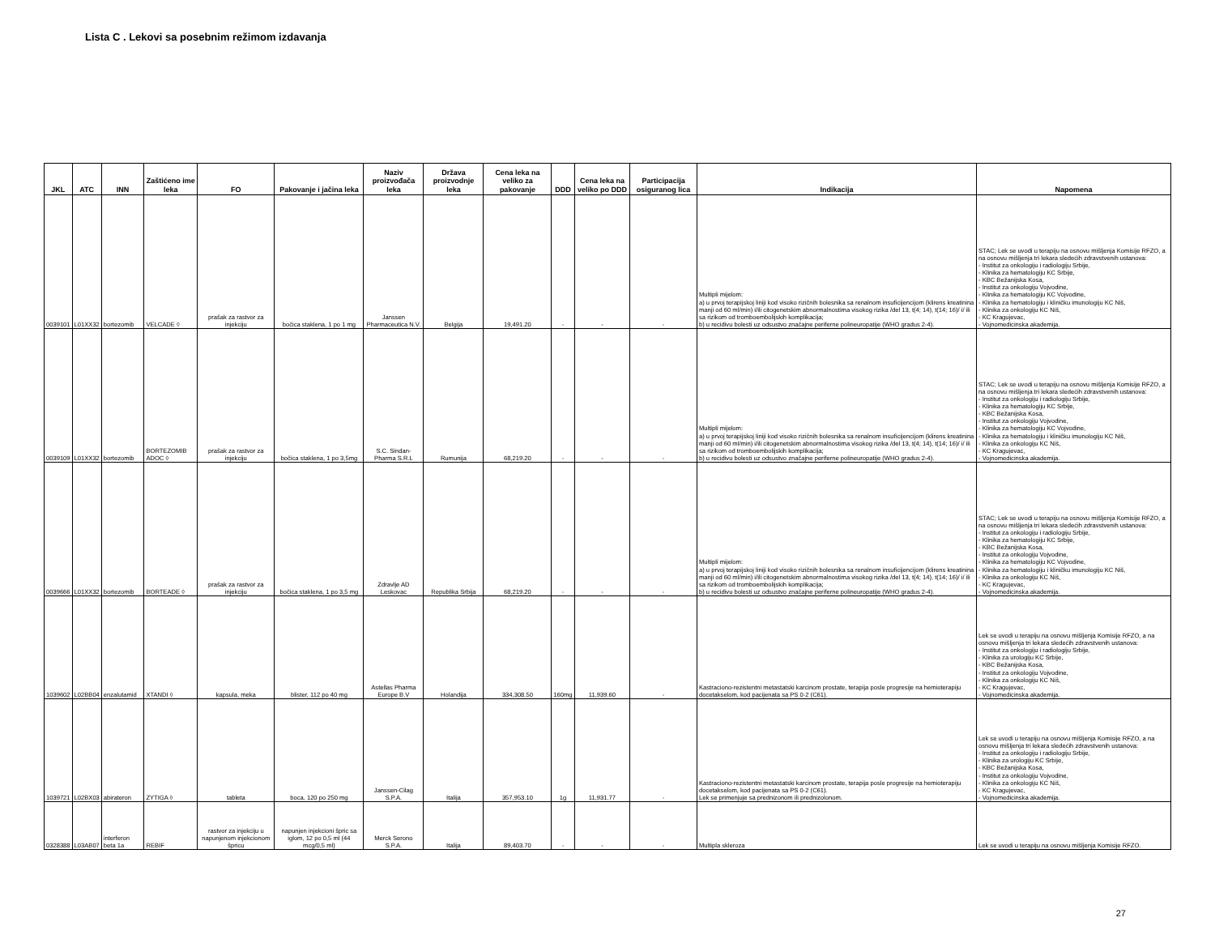Lista C . Lekovi sa posebnim režimom izdavanja
| JKL | ATC | INN | Zaštićeno ime leka | FO | Pakovanje i jačina leka | Naziv proizvođača leka | Država proizvodnje leka | Cena leka na veliko za pakovanje | DDD | Cena leka na veliko po DDD | Participacija osiguranog lica | Indikacija | Napomena |
| --- | --- | --- | --- | --- | --- | --- | --- | --- | --- | --- | --- | --- | --- |
| 0039101 | L01XX32 | bortezomib | VELCADE ◊ | prašak za rastvor za injekciju | bočica staklena, 1 po 1 mg | Janssen Pharmaceutica N.V. | Belgija | 19,491.20 | - | - | - | Multipli mijelom: a) u prvoj terapijskoj liniji kod visoko rizičnih bolesnika sa renalnom insuficijencijom (klirens kreatinina manji od 60 ml/min) i/ili citogenetskim abnormalnostima visokog rizika /del 13, t(4; 14), t(14; 16)/ i/ ili sa rizikom od tromboembolijskih komplikacija; b) u recidivu bolesti uz odsustvo značajne periferne polineuropatije (WHO gradus 2-4). | STAC; Lek se uvodi u terapiju na osnovu mišljenja Komisije RFZO, a na osnovu mišljenja tri lekara sledećih zdravstvenih ustanova: - Institut za onkologiju i radiologiju Srbije, - Klinika za hematologiju KC Srbije, - KBC Bežanijska Kosa, - Institut za onkologiju Vojvodine, - Klinika za hematologiju KC Vojvodine, - Klinika za hematologiju i kliničku imunologiju KC Niš, - Klinika za onkologiju KC Niš, - KC Kragujevac, - Vojnomedicinska akademija. |
| 0039109 | L01XX32 | bortezomib | BORTEZOMIB ADOC ◊ | prašak za rastvor za injekciju | bočica staklena, 1 po 3,5mg | S.C. Sindan-Pharma S.R.L | Rumunija | 68,219.20 | - | - | - | Multipli mijelom: a) u prvoj terapijskoj liniji kod visoko rizičnih bolesnika sa renalnom insuficijencijom (klirens kreatinina manji od 60 ml/min) i/ili citogenetskim abnormalnostima visokog rizika /del 13, t(4; 14), t(14; 16)/ i/ ili sa rizikom od tromboembolijskih komplikacija; b) u recidivu bolesti uz odsustvo značajne periferne polineuropatije (WHO gradus 2-4). | STAC; Lek se uvodi u terapiju na osnovu mišljenja Komisije RFZO, a na osnovu mišljenja tri lekara sledećih zdravstvenih ustanova: - Institut za onkologiju i radiologiju Srbije, - Klinika za hematologiju KC Srbije, - KBC Bežanijska Kosa, - Institut za onkologiju Vojvodine, - Klinika za hematologiju KC Vojvodine, - Klinika za hematologiju i kliničku imunologiju KC Niš, - Klinika za onkologiju KC Niš, - KC Kragujevac, - Vojnomedicinska akademija. |
| 0039666 | L01XX32 | bortezomib | BORTEADE ◊ | prašak za rastvor za injekciju | bočica staklena, 1 po 3,5 mg | Zdravlje AD Leskovac | Republika Srbija | 68,219.20 | - | - | - | Multipli mijelom: a) u prvoj terapijskoj liniji kod visoko rizičnih bolesnika sa renalnom insuficijencijom (klirens kreatinina manji od 60 ml/min) i/ili citogenetskim abnormalnostima visokog rizika /del 13, t(4; 14), t(14; 16)/ i/ ili sa rizikom od tromboembolijskih komplikacija; b) u recidivu bolesti uz odsustvo značajne periferne polineuropatije (WHO gradus 2-4). | STAC; Lek se uvodi u terapiju na osnovu mišljenja Komisije RFZO, a na osnovu mišljenja tri lekara sledećih zdravstvenih ustanova: - Institut za onkologiju i radiologiju Srbije, - Klinika za hematologiju KC Srbije, - KBC Bežanijska Kosa, - Institut za onkologiju Vojvodine, - Klinika za hematologiju KC Vojvodine, - Klinika za hematologiju i kliničku imunologiju KC Niš, - Klinika za onkologiju KC Niš, - KC Kragujevac, - Vojnomedicinska akademija. |
| 1039602 | L02BB04 | enzalutamid | XTANDI ◊ | kapsula, meka | blister, 112 po 40 mg | Astellas Pharma Europe B.V | Holandija | 334,308.50 | 160mg | 11,939.60 | - | Kastraciono-rezistentni metastatski karcinom prostate, terapija posle progresije na hemioterapiju docetakselom, kod pacijenata sa PS 0-2 (C61). | Lek se uvodi u terapiju na osnovu mišljenja Komisije RFZO, a na osnovu mišljenja tri lekara sledećih zdravstvenih ustanova: - Institut za onkologiju i radiologiju Srbije, - Klinika za urologiju KC Srbije, - KBC Bežanijska Kosa, - Institut za onkologiju Vojvodine, - Klinika za onkologiju KC Niš, - KC Kragujevac, - Vojnomedicinska akademija. |
| 1039721 | L02BX03 | abirateron | ZYTIGA ◊ | tableta | boca, 120 po 250 mg | Janssen-Cilag S.P.A. | Italija | 357,953.10 | 1g | 11,931.77 | - | Kastraciono-rezistentni metastatski karcinom prostate, terapija posle progresije na hemioterapiju docetakselom, kod pacijenata sa PS 0-2 (C61). Lek se primenjuje sa prednizonom ili prednizolonom. | Lek se uvodi u terapiju na osnovu mišljenja Komisije RFZO, a na osnovu mišljenja tri lekara sledećih zdravstvenih ustanova: - Institut za onkologiju i radiologiju Srbije, - Klinika za urologiju KC Srbije, - KBC Bežanijska Kosa, - Institut za onkologiju Vojvodine, - Klinika za onkologiju KC Niš, - KC Kragujevac, - Vojnomedicinska akademija. |
| 0328388 | L03AB07 | interferon beta 1a | REBIF | rastvor za injekciju u napunjenom injekcionom špricu | napunjen injekcioni špric sa iglom, 12 po 0,5 ml (44 mcg/0,5 ml) | Merck Serono S.P.A. | Italija | 89,403.70 | - | - | - | Multipla skleroza | Lek se uvodi u terapiju na osnovu mišljenja Komisije RFZO. |
27